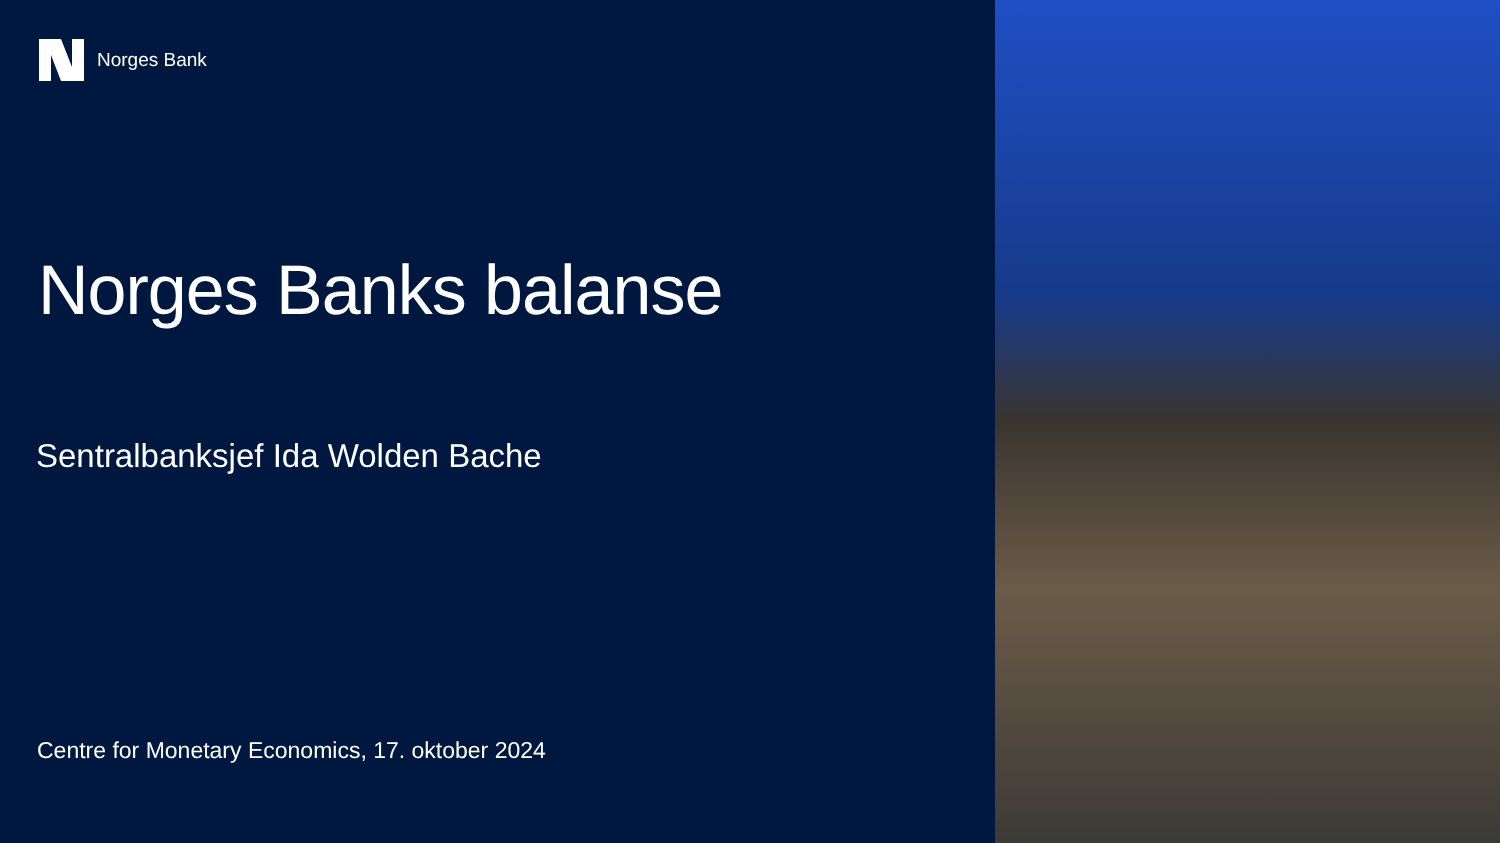Norges Bank
Norges Banks balanse
Sentralbanksjef Ida Wolden Bache
Centre for Monetary Economics, 17. oktober 2024